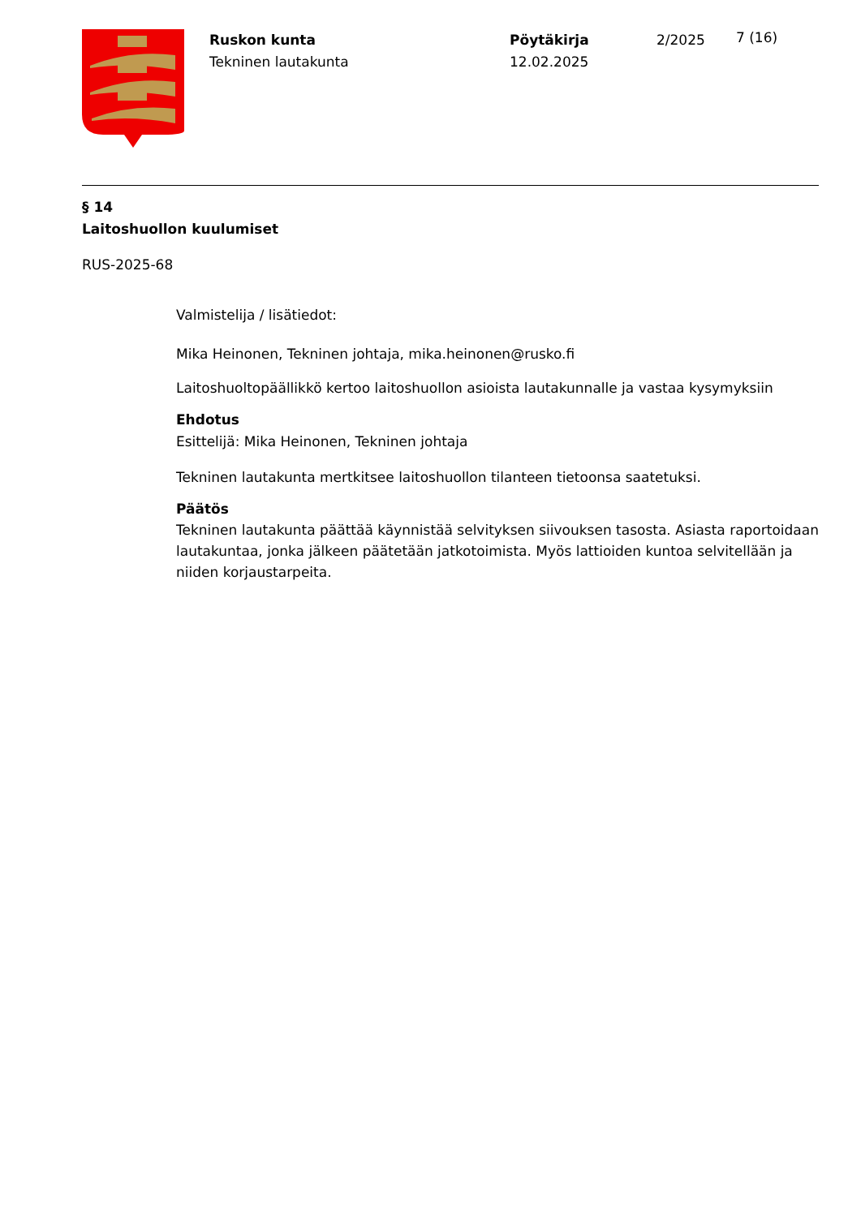Ruskon kunta
Tekninen lautakunta
Pöytäkirja
12.02.2025
2/2025
7 (16)
§ 14
Laitoshuollon kuulumiset
RUS-2025-68
Valmistelija / lisätiedot:
Mika Heinonen, Tekninen johtaja, mika.heinonen@rusko.fi
Laitoshuoltopäällikkö kertoo laitoshuollon asioista lautakunnalle ja vastaa kysymyksiin
Ehdotus
Esittelijä: Mika Heinonen, Tekninen johtaja
Tekninen lautakunta mertkitsee laitoshuollon tilanteen tietoonsa saatetuksi.
Päätös
Tekninen lautakunta päättää käynnistää selvityksen siivouksen tasosta. Asiasta raportoidaan lautakuntaa, jonka jälkeen päätetään jatkotoimista. Myös lattioiden kuntoa selvitellään ja niiden korjaustarpeita.